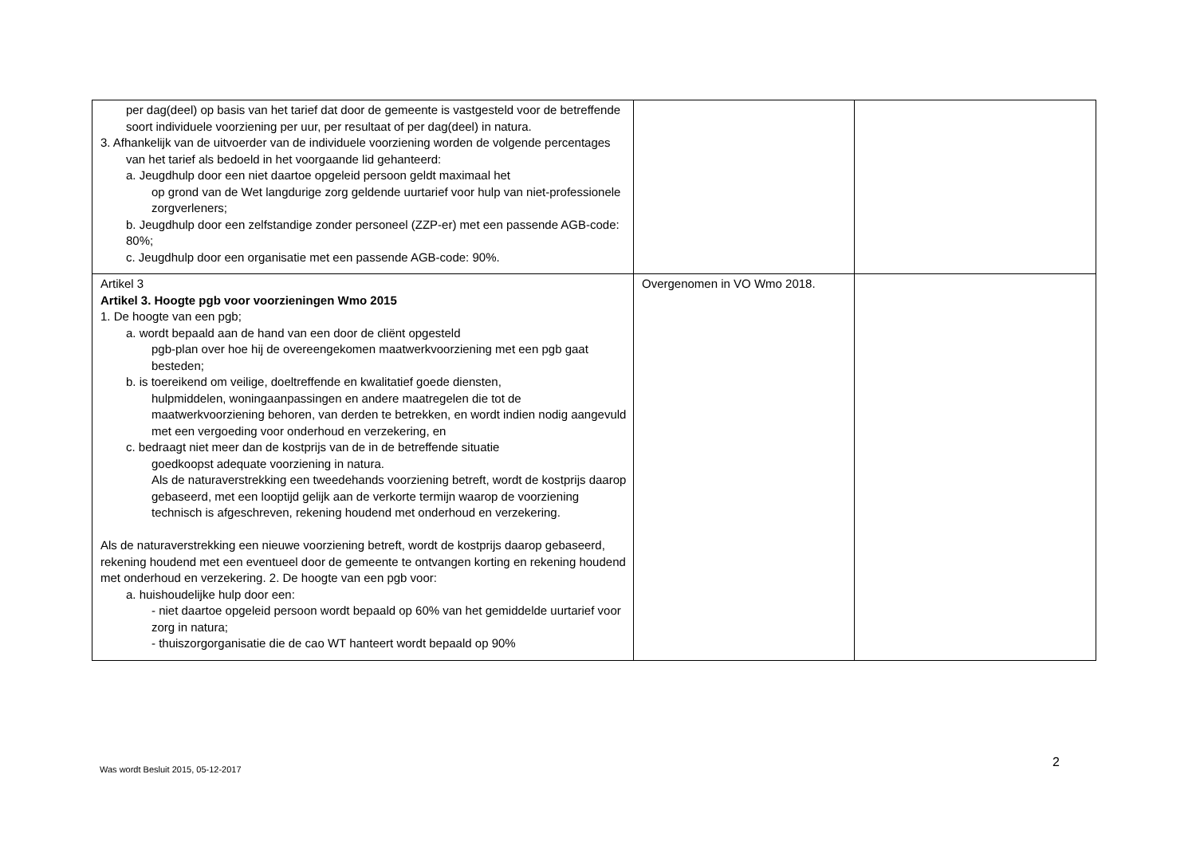| per dag(deel) op basis van het tarief dat door de gemeente is vastgesteld voor de betreffende soort individuele voorziening per uur, per resultaat of per dag(deel) in natura. 3. Afhankelijk van de uitvoerder van de individuele voorziening worden de volgende percentages van het tarief als bedoeld in het voorgaande lid gehanteerd: a. Jeugdhulp door een niet daartoe opgeleid persoon geldt maximaal het op grond van de Wet langdurige zorg geldende uurtarief voor hulp van niet-professionele zorgverleners; b. Jeugdhulp door een zelfstandige zonder personeel (ZZP-er) met een passende AGB-code: 80%; c. Jeugdhulp door een organisatie met een passende AGB-code: 90%. | | |
| Artikel 3 Artikel 3. Hoogte pgb voor voorzieningen Wmo 2015 1. De hoogte van een pgb; a. wordt bepaald aan de hand van een door de cliënt opgesteld pgb-plan over hoe hij de overeengekomen maatwerkvoorziening met een pgb gaat besteden; b. is toereikend om veilige, doeltreffende en kwalitatief goede diensten, hulpmiddelen, woningaanpassingen en andere maatregelen die tot de maatwerkvoorziening behoren, van derden te betrekken, en wordt indien nodig aangevuld met een vergoeding voor onderhoud en verzekering, en c. bedraagt niet meer dan de kostprijs van de in de betreffende situatie goedkoopst adequate voorziening in natura. Als de naturaverstrekking een tweedehands voorziening betreft, wordt de kostprijs daarop gebaseerd, met een looptijd gelijk aan de verkorte termijn waarop de voorziening technisch is afgeschreven, rekening houdend met onderhoud en verzekering. Als de naturaverstrekking een nieuwe voorziening betreft, wordt de kostprijs daarop gebaseerd, rekening houdend met een eventueel door de gemeente te ontvangen korting en rekening houdend met onderhoud en verzekering. 2. De hoogte van een pgb voor: a. huishoudelijke hulp door een: - niet daartoe opgeleid persoon wordt bepaald op 60% van het gemiddelde uurtarief voor zorg in natura; - thuiszorgorganisatie die de cao WT hanteert wordt bepaald op 90% | Overgenomen in VO Wmo 2018. | |
Was wordt Besluit 2015, 05-12-2017
2